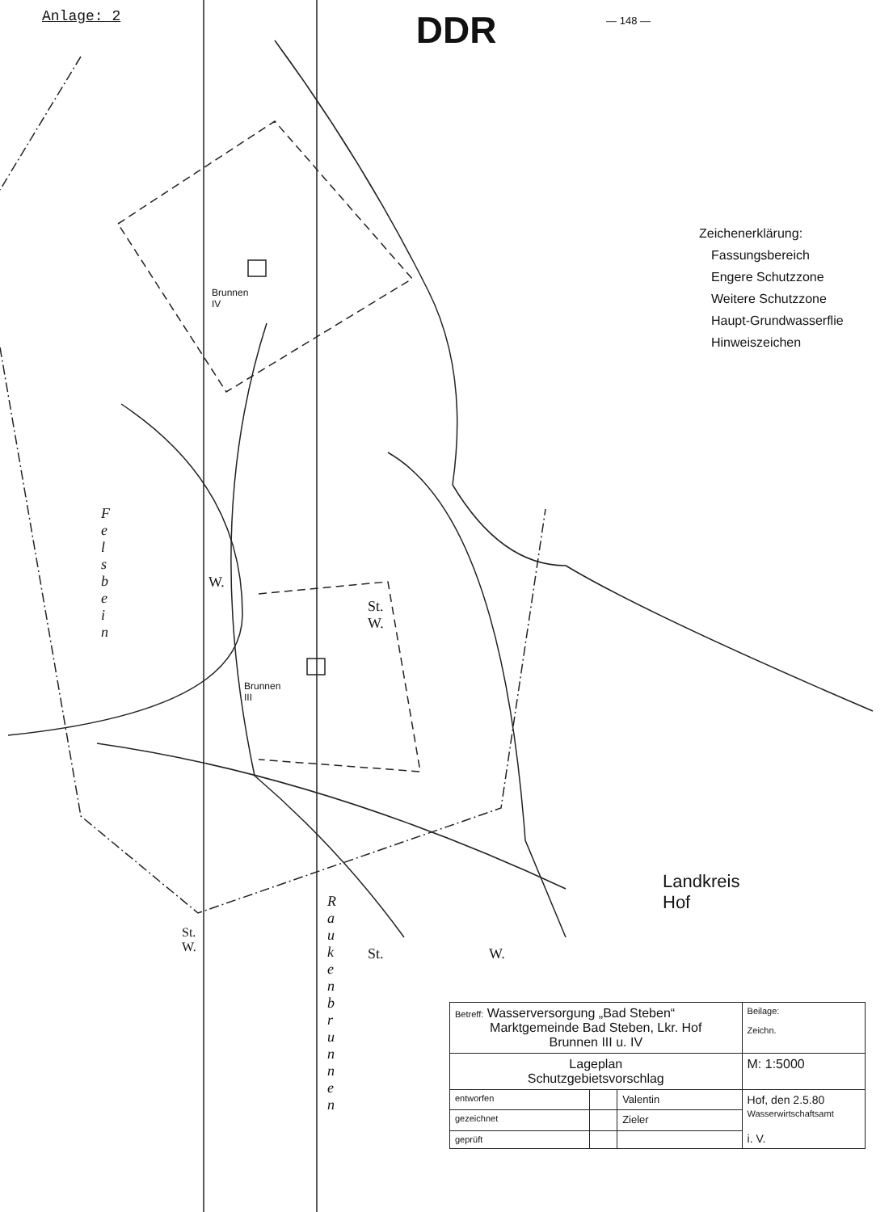Anlage: 2 DDR — 148 —
Brunnen IV
Brunnen III
F e l s b e i n
W.
St. W.
R a u k e n b r u n n e n
St. W.
St. W.
Landkreis Hof
Zeichenerklärung:
Fassungsbereich
Engere Schutzzone
Weitere Schutzzone
Haupt-Grundwasserflie
Hinweiszeichen
| Betreff: Wasserversorgung „Bad Steben“ Marktgemeinde Bad Steben, Lkr. Hof Brunnen III u. IV | | | | Beilage: Zeichn. |
| Lageplan Schutzgebietsvorschlag | | | M: 1:5000 | |
| entworfen | | Valentin | Hof, den 2.5.80 Wasserwirtschaftsamt i. V. | |
| gezeichnet | | Zieler | | |
| geprüft | | | | |